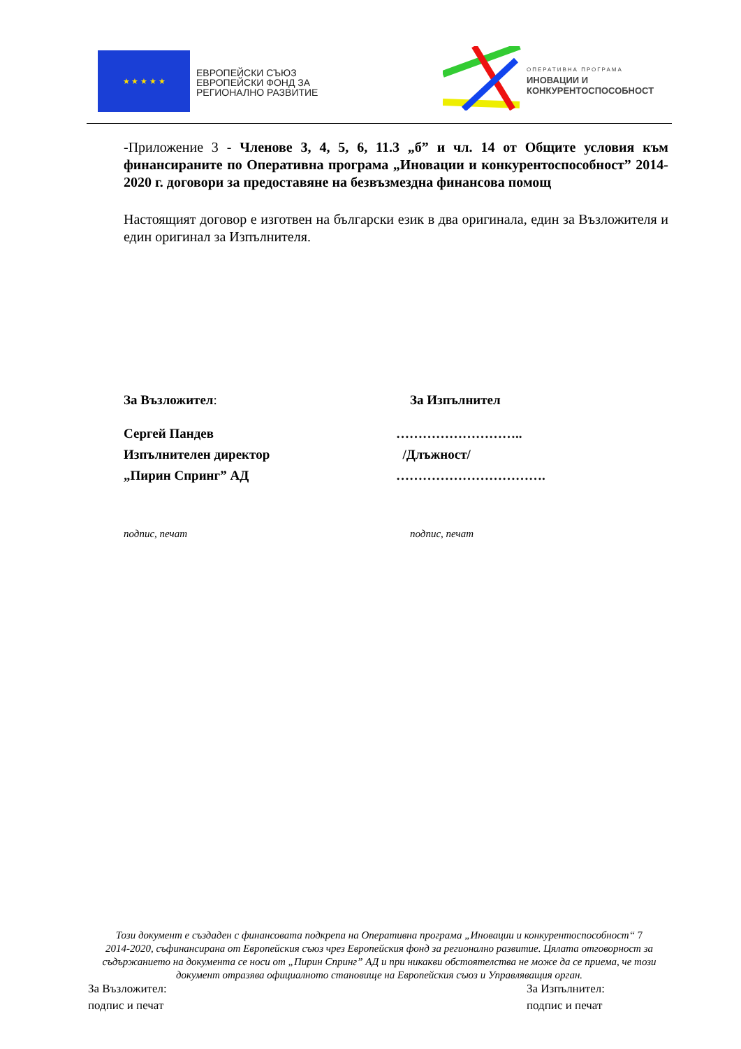★ ★ ★ ★ ★
ЕВРОПЕЙСКИ СЪЮЗ
ЕВРОПЕЙСКИ ФОНД ЗА
РЕГИОНАЛНО РАЗВИТИЕ
ОПЕРАТИВНА ПРОГРАМА
ИНОВАЦИИ И
КОНКУРЕНТОСПОСОБНОСТ
-Приложение 3 - Членове 3, 4, 5, 6, 11.3 „б” и чл. 14 от Общите условия към финансираните по Оперативна програма „Иновации и конкурентоспособност” 2014-2020 г. договори за предоставяне на безвъзмездна финансова помощ
Настоящият договор е изготвен на български език в два оригинала, един за Възложителя и един оригинал за Изпълнителя.
За Възложител: За Изпълнител
Сергей Пандев
Изпълнителен директор
„Пирин Спринг” АД
………………………..
/Длъжност/
…………………………….
подпис, печат подпис, печат
Този документ е създаден с финансовата подкрепа на Оперативна програма „Иновации и конкурентоспособност“ 7
2014-2020, съфинансирана от Европейския съюз чрез Европейския фонд за регионално развитие. Цялата отговорност за съдържанието на документа се носи от „Пирин Спринг” АД и при никакви обстоятелства не може да се приема, че този документ отразява официалното становище на Европейския съюз и Управляващия орган.
За Възложител:
подпис и печат
За Изпълнител:
подпис и печат